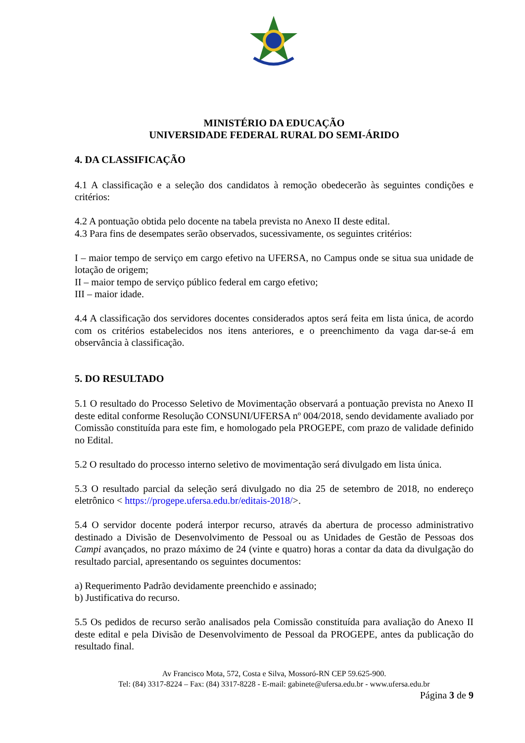MINISTÉRIO DA EDUCAÇÃO
UNIVERSIDADE FEDERAL RURAL DO SEMI-ÁRIDO
4. DA CLASSIFICAÇÃO
4.1 A classificação e a seleção dos candidatos à remoção obedecerão às seguintes condições e critérios:
4.2 A pontuação obtida pelo docente na tabela prevista no Anexo II deste edital.
4.3 Para fins de desempates serão observados, sucessivamente, os seguintes critérios:
I – maior tempo de serviço em cargo efetivo na UFERSA, no Campus onde se situa sua unidade de lotação de origem;
II – maior tempo de serviço público federal em cargo efetivo;
III – maior idade.
4.4 A classificação dos servidores docentes considerados aptos será feita em lista única, de acordo com os critérios estabelecidos nos itens anteriores, e o preenchimento da vaga dar-se-á em observância à classificação.
5. DO RESULTADO
5.1 O resultado do Processo Seletivo de Movimentação observará a pontuação prevista no Anexo II deste edital conforme Resolução CONSUNI/UFERSA nº 004/2018, sendo devidamente avaliado por Comissão constituída para este fim, e homologado pela PROGEPE, com prazo de validade definido no Edital.
5.2 O resultado do processo interno seletivo de movimentação será divulgado em lista única.
5.3 O resultado parcial da seleção será divulgado no dia 25 de setembro de 2018, no endereço eletrônico < https://progepe.ufersa.edu.br/editais-2018/>.
5.4 O servidor docente poderá interpor recurso, através da abertura de processo administrativo destinado a Divisão de Desenvolvimento de Pessoal ou as Unidades de Gestão de Pessoas dos Campi avançados, no prazo máximo de 24 (vinte e quatro) horas a contar da data da divulgação do resultado parcial, apresentando os seguintes documentos:
a) Requerimento Padrão devidamente preenchido e assinado;
b) Justificativa do recurso.
5.5 Os pedidos de recurso serão analisados pela Comissão constituída para avaliação do Anexo II deste edital e pela Divisão de Desenvolvimento de Pessoal da PROGEPE, antes da publicação do resultado final.
Av Francisco Mota, 572, Costa e Silva, Mossoró-RN CEP 59.625-900.
Tel: (84) 3317-8224 – Fax: (84) 3317-8228 - E-mail: gabinete@ufersa.edu.br - www.ufersa.edu.br
Página 3 de 9